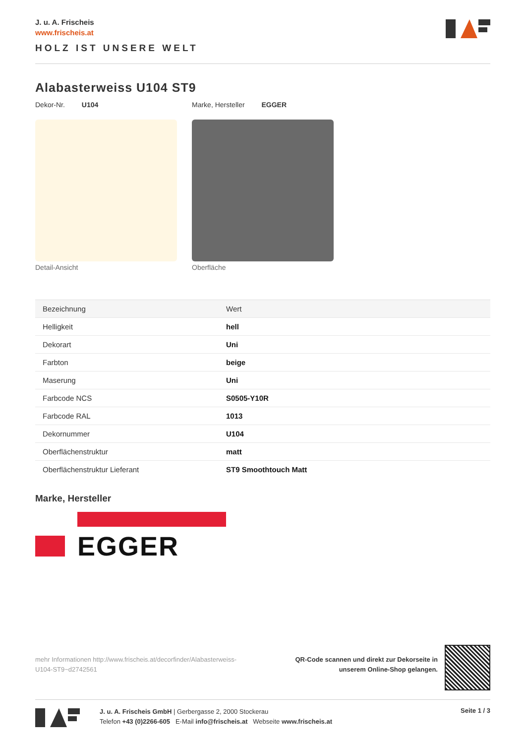J. u. A. Frischeis
www.frischeis.at
HOLZ IST UNSERE WELT
Alabasterweiss U104 ST9
Dekor-Nr. U104 Marke, Hersteller EGGER
Detail-Ansicht Oberfläche
| Bezeichnung | Wert |
| --- | --- |
| Helligkeit | hell |
| Dekorart | Uni |
| Farbton | beige |
| Maserung | Uni |
| Farbcode NCS | S0505-Y10R |
| Farbcode RAL | 1013 |
| Dekornummer | U104 |
| Oberflächenstruktur | matt |
| Oberflächenstruktur Lieferant | ST9 Smoothtouch Matt |
Marke, Hersteller
EGGER
mehr Informationen http://www.frischeis.at/decorfinder/Alabasterweiss-U104-ST9~d2742561
QR-Code scannen und direkt zur Dekorseite in
unserem Online-Shop gelangen.
J. u. A. Frischeis GmbH | Gerbergasse 2, 2000 Stockerau
Telefon +43 (0)2266-605 E-Mail info@frischeis.at Webseite www.frischeis.at
Seite 1 / 3